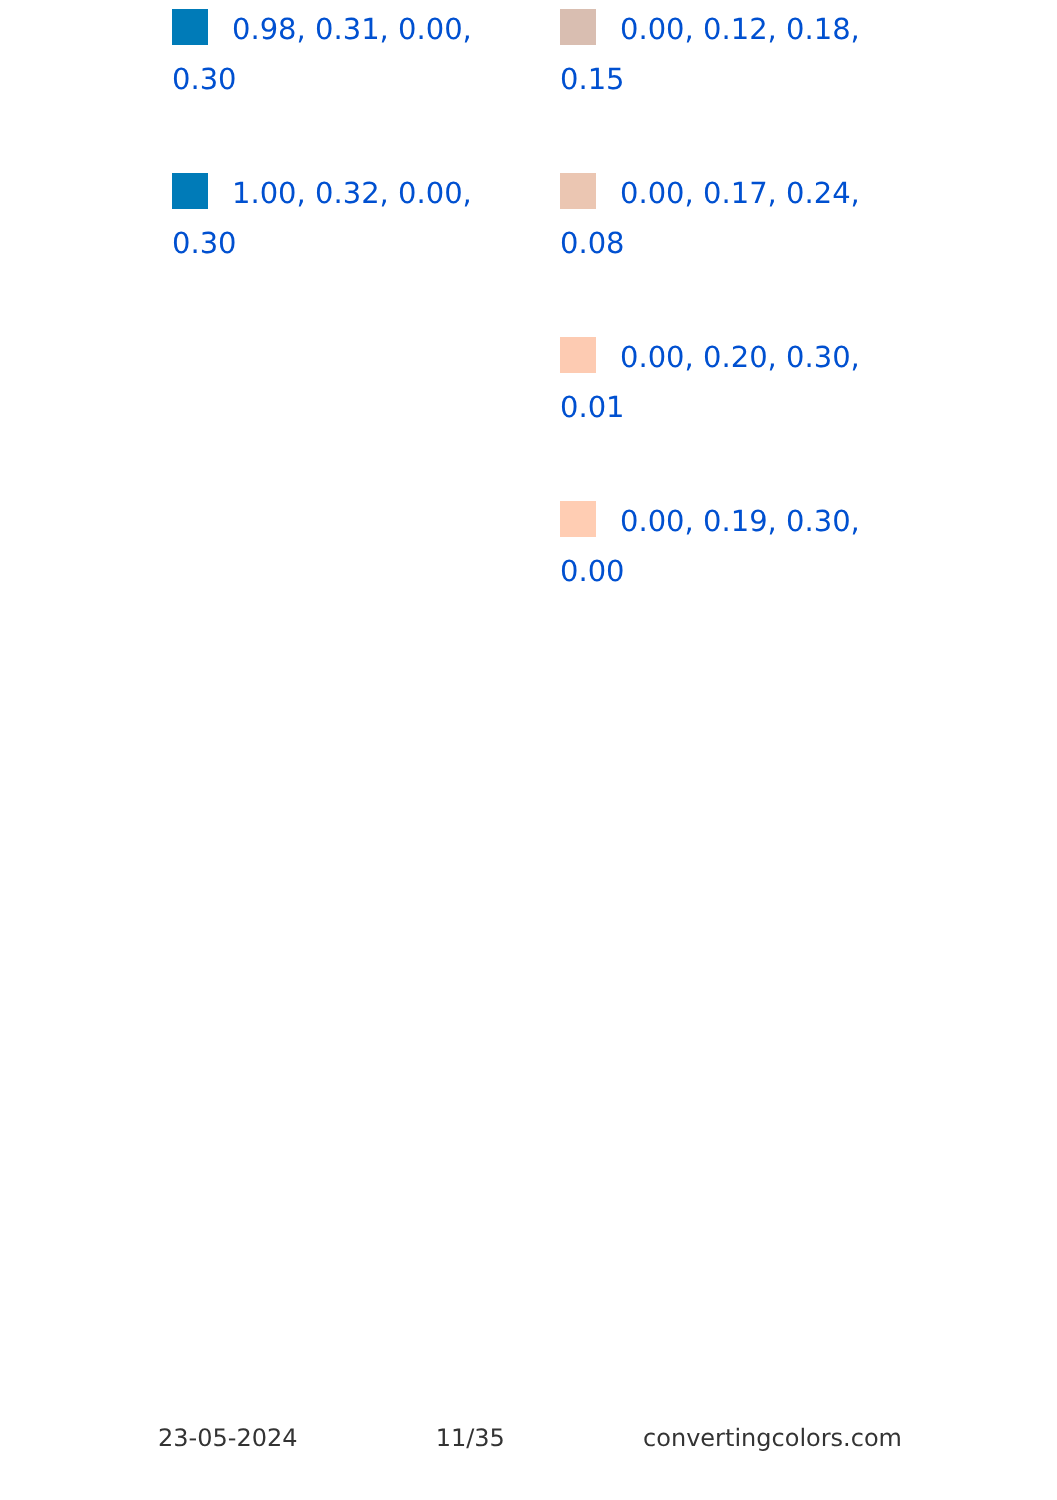0.98, 0.31, 0.00, 0.30
1.00, 0.32, 0.00, 0.30
0.00, 0.12, 0.18, 0.15
0.00, 0.17, 0.24, 0.08
0.00, 0.20, 0.30, 0.01
0.00, 0.19, 0.30, 0.00
23-05-2024 11/35 convertingcolors.com